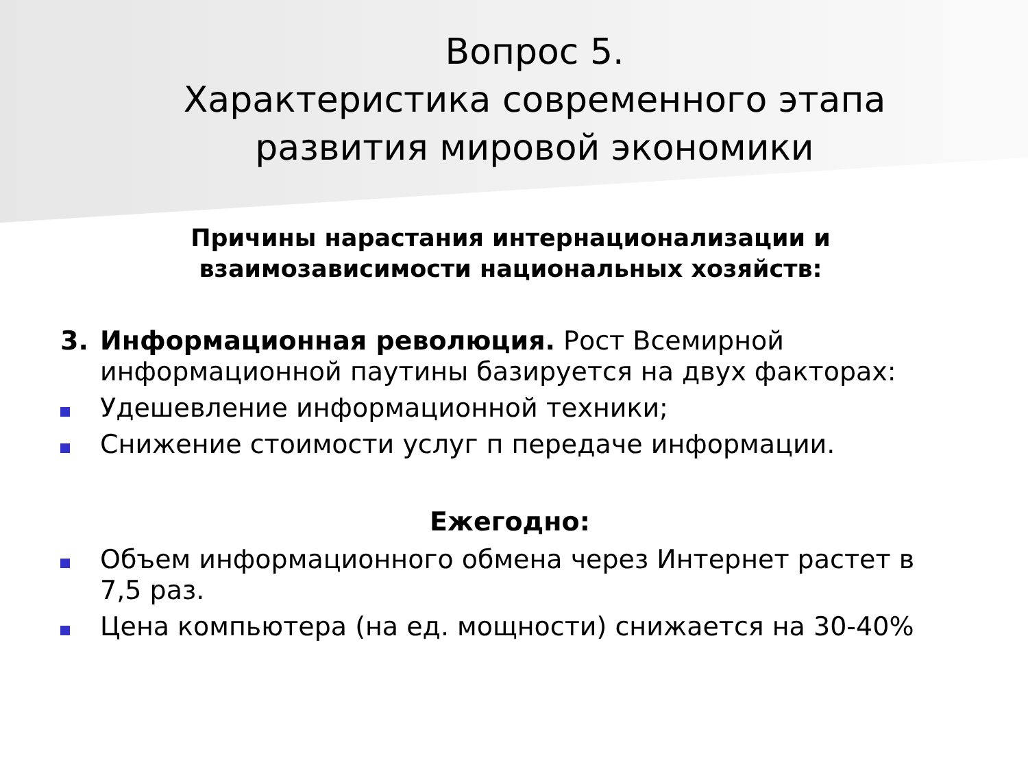Вопрос 5.
Характеристика современного этапа развития мировой экономики
Причины нарастания интернационализации и взаимозависимости национальных хозяйств:
3. Информационная революция. Рост Всемирной информационной паутины базируется на двух факторах:
Удешевление информационной техники;
Снижение стоимости услуг п передаче информации.
Ежегодно:
Объем информационного обмена через Интернет растет в 7,5 раз.
Цена компьютера (на ед. мощности) снижается на 30-40%